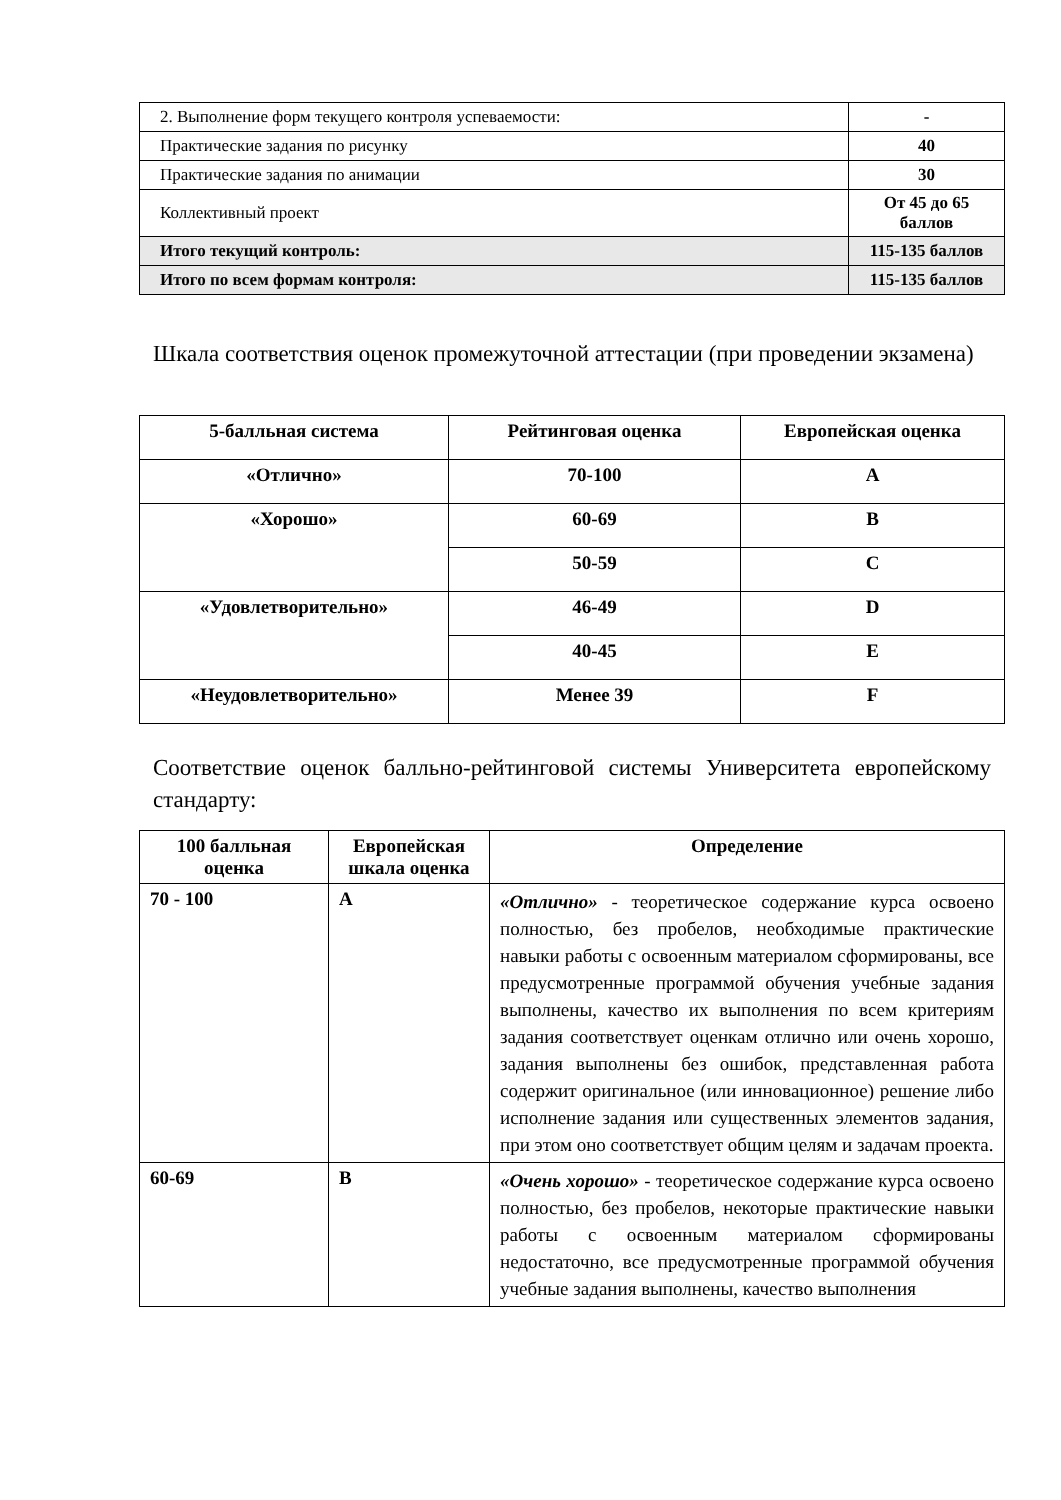| 2. Выполнение форм текущего контроля успеваемости: | - |
| Практические задания по рисунку | 40 |
| Практические задания по анимации | 30 |
| Коллективный проект | От 45 до 65 баллов |
| Итого текущий контроль: | 115-135 баллов |
| Итого по всем формам контроля: | 115-135 баллов |
Шкала соответствия оценок промежуточной аттестации (при проведении экзамена)
| 5-балльная система | Рейтинговая оценка | Европейская оценка |
| --- | --- | --- |
| «Отлично» | 70-100 | A |
| «Хорошо» | 60-69 | B |
| | 50-59 | C |
| «Удовлетворительно» | 46-49 | D |
| | 40-45 | E |
| «Неудовлетворительно» | Менее 39 | F |
Соответствие оценок балльно-рейтинговой системы Университета европейскому стандарту:
| 100 балльная оценка | Европейская шкала оценка | Определение |
| --- | --- | --- |
| 70 - 100 | A | «Отлично» - теоретическое содержание курса освоено полностью, без пробелов, необходимые практические навыки работы с освоенным материалом сформированы, все предусмотренные программой обучения учебные задания выполнены, качество их выполнения по всем критериям задания соответствует оценкам отлично или очень хорошо, задания выполнены без ошибок, представленная работа содержит оригинальное (или инновационное) решение либо исполнение задания или существенных элементов задания, при этом оно соответствует общим целям и задачам проекта. |
| 60-69 | B | «Очень хорошо» - теоретическое содержание курса освоено полностью, без пробелов, некоторые практические навыки работы с освоенным материалом сформированы недостаточно, все предусмотренные программой обучения учебные задания выполнены, качество выполнения |